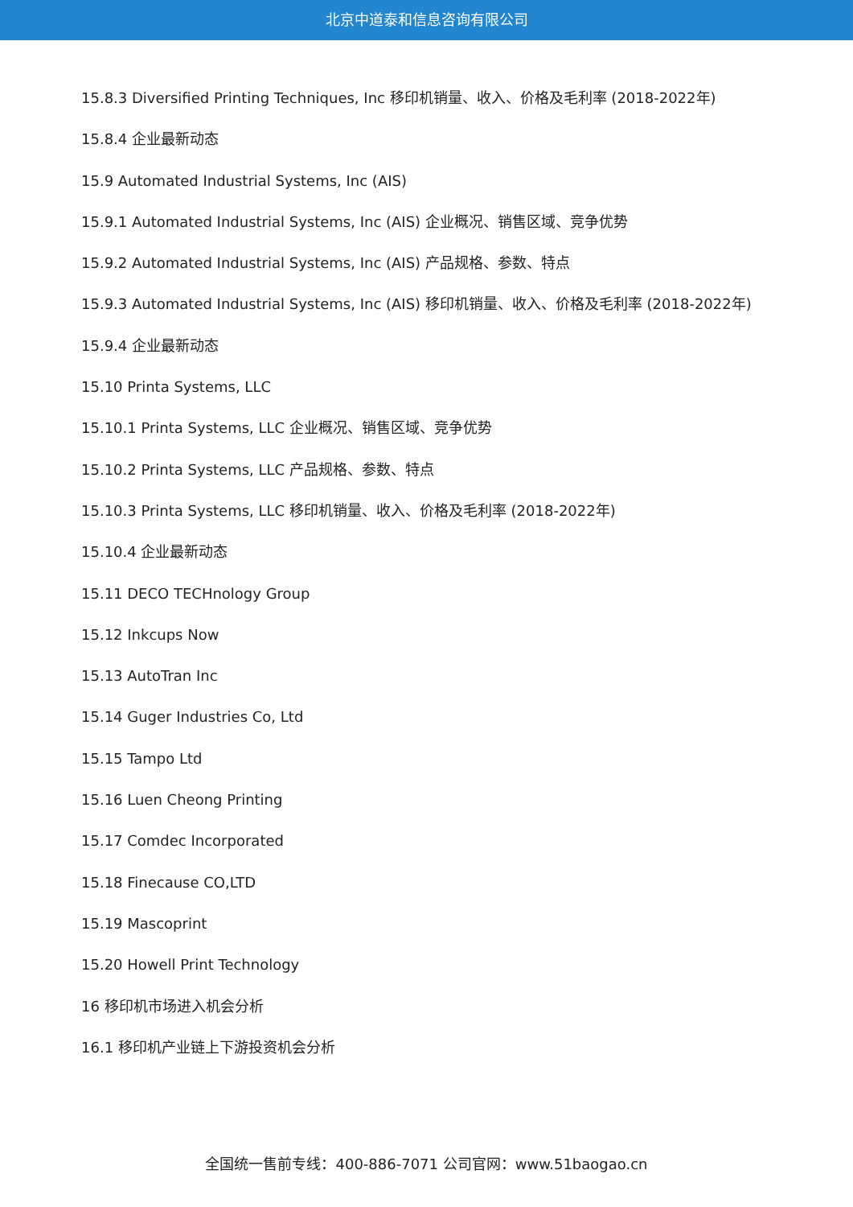北京中道泰和信息咨询有限公司
15.8.3 Diversified Printing Techniques, Inc 移印机销量、收入、价格及毛利率 (2018-2022年)
15.8.4 企业最新动态
15.9 Automated Industrial Systems, Inc (AIS)
15.9.1 Automated Industrial Systems, Inc (AIS) 企业概况、销售区域、竞争优势
15.9.2 Automated Industrial Systems, Inc (AIS) 产品规格、参数、特点
15.9.3 Automated Industrial Systems, Inc (AIS) 移印机销量、收入、价格及毛利率 (2018-2022年)
15.9.4 企业最新动态
15.10 Printa Systems, LLC
15.10.1 Printa Systems, LLC 企业概况、销售区域、竞争优势
15.10.2 Printa Systems, LLC 产品规格、参数、特点
15.10.3 Printa Systems, LLC 移印机销量、收入、价格及毛利率 (2018-2022年)
15.10.4 企业最新动态
15.11 DECO TECHnology Group
15.12 Inkcups Now
15.13 AutoTran Inc
15.14 Guger Industries Co, Ltd
15.15 Tampo Ltd
15.16 Luen Cheong Printing
15.17 Comdec Incorporated
15.18 Finecause CO,LTD
15.19 Mascoprint
15.20 Howell Print Technology
16 移印机市场进入机会分析
16.1 移印机产业链上下游投资机会分析
全国统一售前专线：400-886-7071 公司官网：www.51baogao.cn